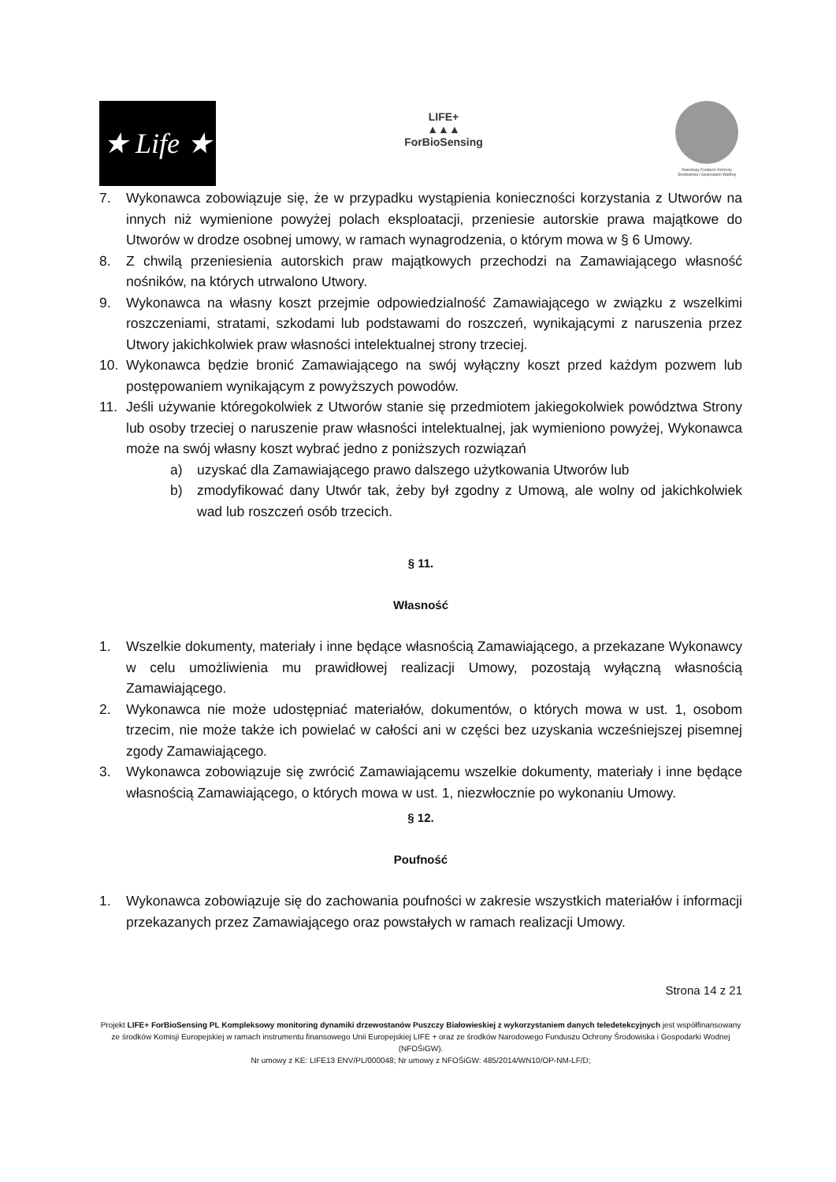★ Life ★
LIFE+
▲▲▲
ForBioSensing
Narodowy Fundusz Ochrony Środowiska i Gospodarki Wodnej
7. Wykonawca zobowiązuje się, że w przypadku wystąpienia konieczności korzystania z Utworów na innych niż wymienione powyżej polach eksploatacji, przeniesie autorskie prawa majątkowe do Utworów w drodze osobnej umowy, w ramach wynagrodzenia, o którym mowa w § 6 Umowy.
8. Z chwilą przeniesienia autorskich praw majątkowych przechodzi na Zamawiającego własność nośników, na których utrwalono Utwory.
9. Wykonawca na własny koszt przejmie odpowiedzialność Zamawiającego w związku z wszelkimi roszczeniami, stratami, szkodami lub podstawami do roszczeń, wynikającymi z naruszenia przez Utwory jakichkolwiek praw własności intelektualnej strony trzeciej.
10. Wykonawca będzie bronić Zamawiającego na swój wyłączny koszt przed każdym pozwem lub postępowaniem wynikającym z powyższych powodów.
11. Jeśli używanie któregokolwiek z Utworów stanie się przedmiotem jakiegokolwiek powództwa Strony lub osoby trzeciej o naruszenie praw własności intelektualnej, jak wymieniono powyżej, Wykonawca może na swój własny koszt wybrać jedno z poniższych rozwiązań
a) uzyskać dla Zamawiającego prawo dalszego użytkowania Utworów lub
b) zmodyfikować dany Utwór tak, żeby był zgodny z Umową, ale wolny od jakichkolwiek wad lub roszczeń osób trzecich.
§ 11.
Własność
1. Wszelkie dokumenty, materiały i inne będące własnością Zamawiającego, a przekazane Wykonawcy w celu umożliwienia mu prawidłowej realizacji Umowy, pozostają wyłączną własnością Zamawiającego.
2. Wykonawca nie może udostępniać materiałów, dokumentów, o których mowa w ust. 1, osobom trzecim, nie może także ich powielać w całości ani w części bez uzyskania wcześniejszej pisemnej zgody Zamawiającego.
3. Wykonawca zobowiązuje się zwrócić Zamawiającemu wszelkie dokumenty, materiały i inne będące własnością Zamawiającego, o których mowa w ust. 1, niezwłocznie po wykonaniu Umowy.
§ 12.
Poufność
1. Wykonawca zobowiązuje się do zachowania poufności w zakresie wszystkich materiałów i informacji przekazanych przez Zamawiającego oraz powstałych w ramach realizacji Umowy.
Strona 14 z 21
Projekt LIFE+ ForBioSensing PL Kompleksowy monitoring dynamiki drzewostanów Puszczy Białowieskiej z wykorzystaniem danych teledetekcyjnych jest współfinansowany ze środków Komisji Europejskiej w ramach instrumentu finansowego Unii Europejskiej LIFE + oraz ze środków Narodowego Funduszu Ochrony Środowiska i Gospodarki Wodnej (NFOŚiGW).
Nr umowy z KE: LIFE13 ENV/PL/000048; Nr umowy z NFOŚiGW: 485/2014/WN10/OP-NM-LF/D;